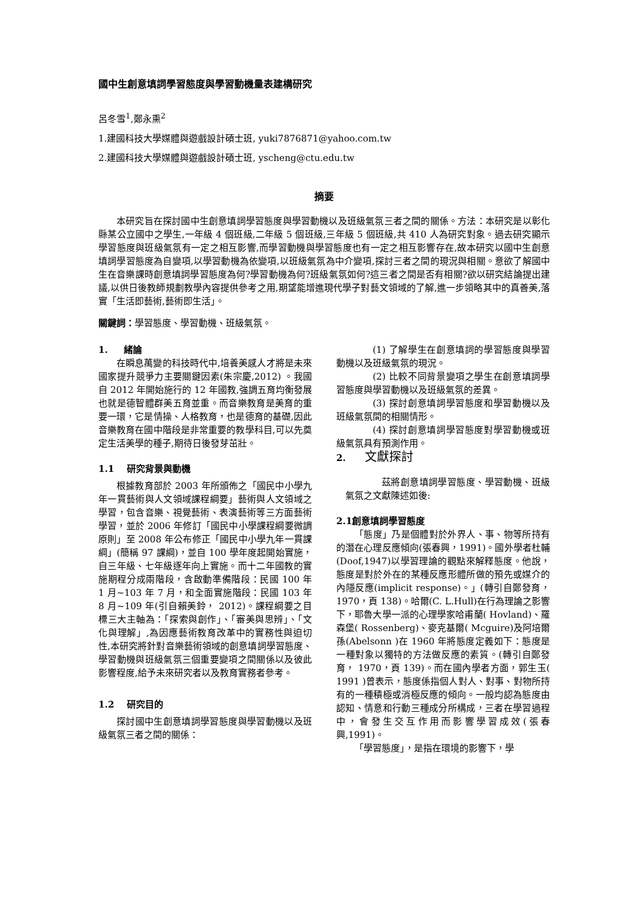國中生創意填詞學習態度與學習動機量表建構研究
呂冬雪<sup>1</sup>,鄭永熏<sup>2</sup>
1.建國科技大學媒體與遊戲設計碩士班, yuki7876871@yahoo.com.tw
2.建國科技大學媒體與遊戲設計碩士班, yscheng@ctu.edu.tw
摘要
本研究旨在探討國中生創意填詞學習態度與學習動機以及班級氣氛三者之間的關係。方法：本研究是以彰化縣某公立國中之學生,一年級 4 個班級,二年級 5 個班級,三年級 5 個班級,共 410 人為研究對象。過去研究顯示學習態度與班級氣氛有一定之相互影響,而學習動機與學習態度也有一定之相互影響存在,故本研究以國中生創意填詞學習態度為自變項,以學習動機為依變項,以班級氣氛為中介變項,探討三者之間的現況與相關。意欲了解國中生在音樂課時創意填詞學習態度為何?學習動機為何?班級氣氛如何?這三者之間是否有相關?欲以研究結論提出建議,以供日後教師規劃教學內容提供參考之用,期望能增進現代學子對藝文領域的了解,進一步領略其中的真善美,落實「生活即藝術,藝術即生活」。
關鍵詞：學習態度、學習動機、班級氣氛。
1. 緒論
在瞬息萬變的科技時代中,培養美感人才將是未來國家提升競爭力主要關鍵因素(朱宗慶,2012) 。我國自 2012 年開始施行的 12 年國教,強調五育均衡發展也就是德智體群美五育並重。而音樂教育是美育的重要一環，它是情操、人格教育，也是德育的基礎,因此音樂教育在國中階段是非常重要的教學科目,可以先奠定生活美學的種子,期待日後發芽茁壯。
1.1 研究背景與動機
根據教育部於 2003 年所頒佈之「國民中小學九年一貫藝術與人文領域課程綱要」藝術與人文領域之學習，包含音樂、視覺藝術、表演藝術等三方面藝術學習，並於 2006 年修訂「國民中小學課程綱要微調原則」至 2008 年公布修正「國民中小學九年一貫課綱」(簡稱 97 課綱)，並自 100 學年度起開始實施，自三年級、七年級逐年向上實施。而十二年國教的實施期程分成兩階段，含啟動準備階段：民國 100 年 1 月~103 年 7 月，和全面實施階段：民國 103 年 8 月~109 年(引自賴美鈴， 2012)。課程綱要之目標三大主軸為：「探索與創作」、「審美與思辨」、「文化與理解」,為因應藝術教育改革中的實務性與迫切性,本研究將針對音樂藝術領域的創意填詞學習態度、學習動機與班級氣氛三個重要變項之間關係以及彼此影響程度,給予未來研究者以及教育實務者參考。
1.2 研究目的
探討國中生創意填詞學習態度與學習動機以及班級氣氛三者之間的關係：
(1) 了解學生在創意填詞的學習態度與學習動機以及班級氣氛的現況。
(2) 比較不同背景變項之學生在創意填詞學習態度與學習動機以及班級氣氛的差異。
(3) 探討創意填詞學習態度和學習動機以及班級氣氛間的相關情形。
(4) 探討創意填詞學習態度對學習動機或班級氣氛具有預測作用。
2. 文獻探討
茲將創意填詞學習態度、學習動機、班級氣氛之文獻陳述如後:
2.1創意填詞學習態度
「態度」乃是個體對於外界人、事、物等所持有的潛在心理反應傾向(張春興，1991)。國外學者杜輔(Doof,1947)以學習理論的觀點來解釋態度。他說，態度是對於外在的某種反應形體所做的預先或媒介的內隱反應(implicit response)。」(轉引自鄭發育， 1970，頁 138)。哈爾(C. L.Hull)在行為理論之影響下，耶魯大學一派的心理學家哈甫蘭( Hovland)、羅森堡( Rossenberg)、麥克基爾( Mcguire)及阿培爾孫(Abelsonn )在 1960 年將態度定義如下：態度是一種對象以獨特的方法做反應的素質。(轉引自鄭發育， 1970，頁 139)。而在國內學者方面，郭生玉( 1991 )曾表示，態度係指個人對人、對事、對物所持有的一種積極或消極反應的傾向。一般均認為態度由認知、情意和行動三種成分所構成，三者在學習過程中，會發生交互作用而影響學習成效(張春興,1991)。
「學習態度」，是指在環境的影響下，學